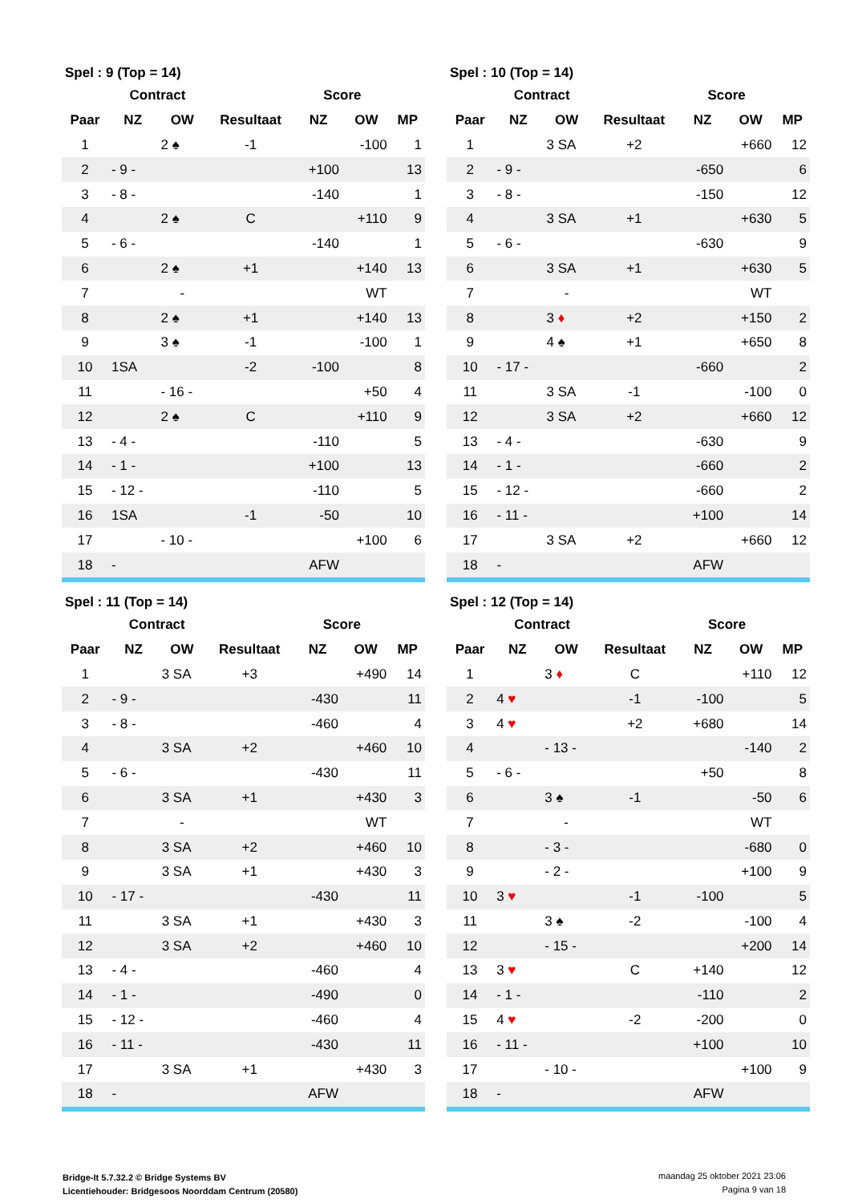| Spel : 9 (Top = 14) | | | | | | |
| --- | --- | --- | --- | --- | --- | --- |
| | Contract | | | Score | | |
| Paar | NZ | OW | Resultaat | NZ | OW | MP |
| 1 | | 2 ♠ | -1 | | -100 | 1 |
| 2 | - 9 - | | | +100 | | 13 |
| 3 | - 8 - | | | -140 | | 1 |
| 4 | | 2 ♠ | C | | +110 | 9 |
| 5 | - 6 - | | | -140 | | 1 |
| 6 | | 2 ♠ | +1 | | +140 | 13 |
| 7 | | - | | | WT | |
| 8 | | 2 ♠ | +1 | | +140 | 13 |
| 9 | | 3 ♠ | -1 | | -100 | 1 |
| 10 | 1SA | | -2 | -100 | | 8 |
| 11 | | - 16 - | | | +50 | 4 |
| 12 | | 2 ♠ | C | | +110 | 9 |
| 13 | - 4 - | | | -110 | | 5 |
| 14 | - 1 - | | | +100 | | 13 |
| 15 | - 12 - | | | -110 | | 5 |
| 16 | 1SA | | -1 | -50 | | 10 |
| 17 | | - 10 - | | | +100 | 6 |
| 18 | - | | | AFW | | |
| Spel : 10 (Top = 14) | | | | | | |
| --- | --- | --- | --- | --- | --- | --- |
| | Contract | | | Score | | |
| Paar | NZ | OW | Resultaat | NZ | OW | MP |
| 1 | | 3 SA | +2 | | +660 | 12 |
| 2 | - 9 - | | | -650 | | 6 |
| 3 | - 8 - | | | -150 | | 12 |
| 4 | | 3 SA | +1 | | +630 | 5 |
| 5 | - 6 - | | | -630 | | 9 |
| 6 | | 3 SA | +1 | | +630 | 5 |
| 7 | | - | | | WT | |
| 8 | | 3 ♦ | +2 | | +150 | 2 |
| 9 | | 4 ♠ | +1 | | +650 | 8 |
| 10 | - 17 - | | | -660 | | 2 |
| 11 | | 3 SA | -1 | | -100 | 0 |
| 12 | | 3 SA | +2 | | +660 | 12 |
| 13 | - 4 - | | | -630 | | 9 |
| 14 | - 1 - | | | -660 | | 2 |
| 15 | - 12 - | | | -660 | | 2 |
| 16 | - 11 - | | | +100 | | 14 |
| 17 | | 3 SA | +2 | | +660 | 12 |
| 18 | - | | | AFW | | |
| Spel : 11 (Top = 14) | | | | | | |
| --- | --- | --- | --- | --- | --- | --- |
| | Contract | | | Score | | |
| Paar | NZ | OW | Resultaat | NZ | OW | MP |
| 1 | | 3 SA | +3 | | +490 | 14 |
| 2 | - 9 - | | | -430 | | 11 |
| 3 | - 8 - | | | -460 | | 4 |
| 4 | | 3 SA | +2 | | +460 | 10 |
| 5 | - 6 - | | | -430 | | 11 |
| 6 | | 3 SA | +1 | | +430 | 3 |
| 7 | | - | | | WT | |
| 8 | | 3 SA | +2 | | +460 | 10 |
| 9 | | 3 SA | +1 | | +430 | 3 |
| 10 | - 17 - | | | -430 | | 11 |
| 11 | | 3 SA | +1 | | +430 | 3 |
| 12 | | 3 SA | +2 | | +460 | 10 |
| 13 | - 4 - | | | -460 | | 4 |
| 14 | - 1 - | | | -490 | | 0 |
| 15 | - 12 - | | | -460 | | 4 |
| 16 | - 11 - | | | -430 | | 11 |
| 17 | | 3 SA | +1 | | +430 | 3 |
| 18 | - | | | AFW | | |
| Spel : 12 (Top = 14) | | | | | | |
| --- | --- | --- | --- | --- | --- | --- |
| | Contract | | | Score | | |
| Paar | NZ | OW | Resultaat | NZ | OW | MP |
| 1 | | 3 ♦ | C | | +110 | 12 |
| 2 | 4 ♥ | | -1 | -100 | | 5 |
| 3 | 4 ♥ | | +2 | +680 | | 14 |
| 4 | | - 13 - | | | -140 | 2 |
| 5 | - 6 - | | | +50 | | 8 |
| 6 | | 3 ♠ | -1 | | -50 | 6 |
| 7 | | - | | | WT | |
| 8 | | - 3 - | | | -680 | 0 |
| 9 | | - 2 - | | | +100 | 9 |
| 10 | 3 ♥ | | -1 | -100 | | 5 |
| 11 | | 3 ♠ | -2 | | -100 | 4 |
| 12 | | - 15 - | | | +200 | 14 |
| 13 | 3 ♥ | | C | +140 | | 12 |
| 14 | - 1 - | | | -110 | | 2 |
| 15 | 4 ♥ | | -2 | -200 | | 0 |
| 16 | - 11 - | | | +100 | | 10 |
| 17 | | - 10 - | | | +100 | 9 |
| 18 | - | | | AFW | | |
Bridge-It 5.7.32.2 © Bridge Systems BV
Licentiehouder: Bridgesoos Noorddam Centrum (20580)
maandag 25 oktober 2021 23:06
Pagina 9 van 18